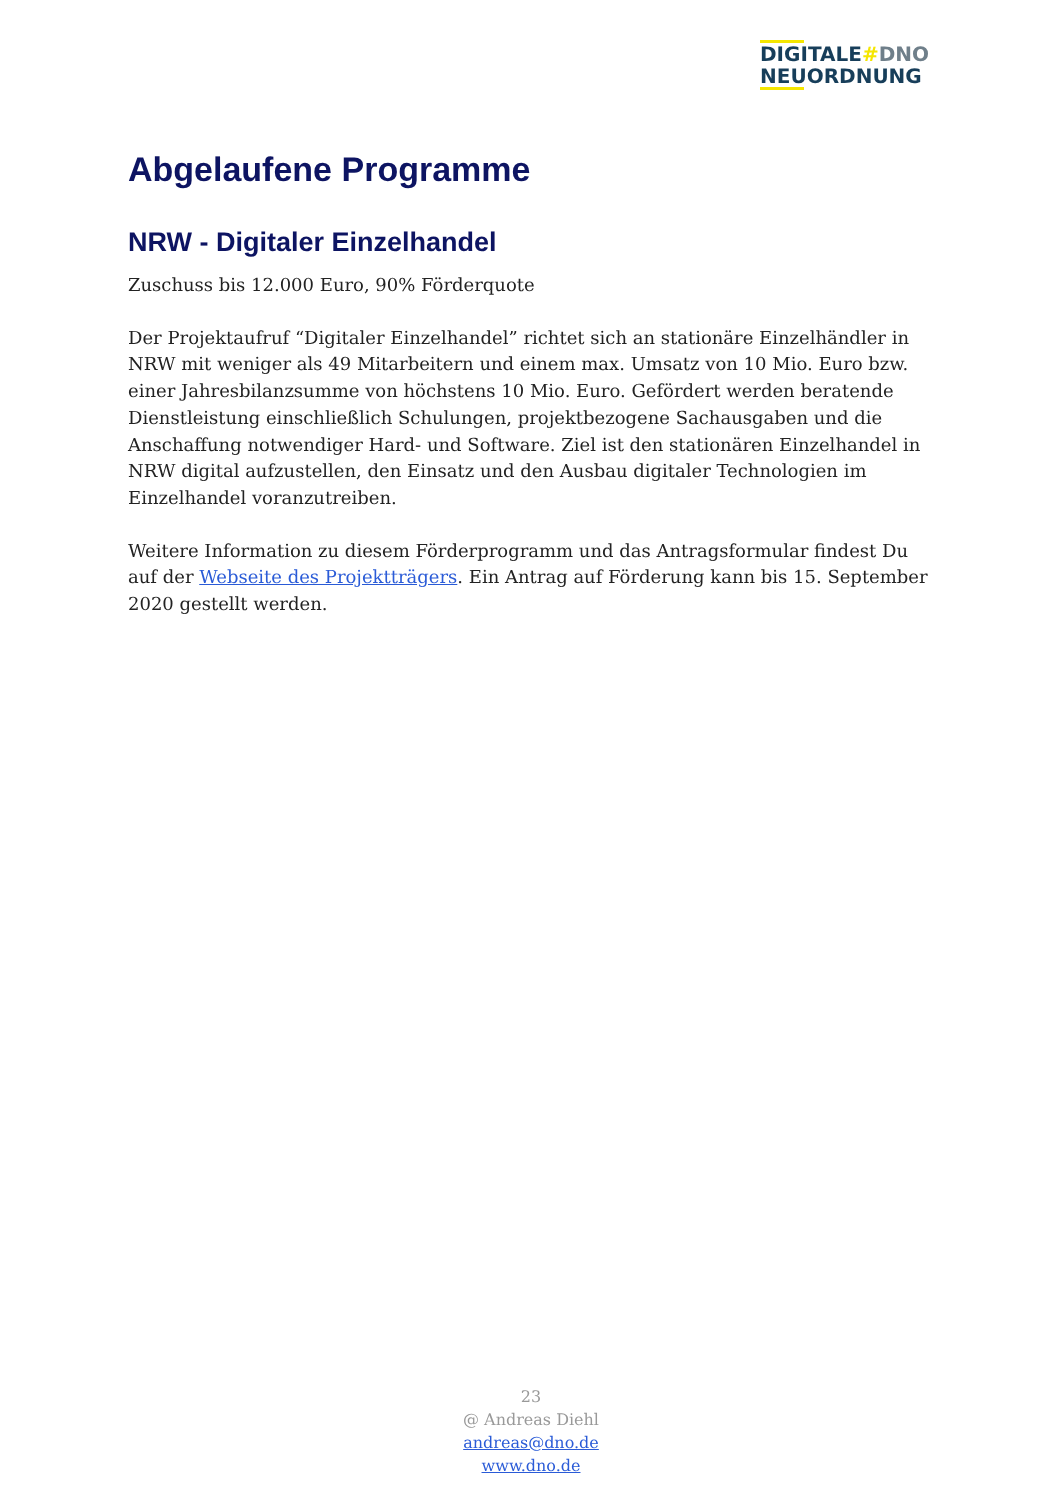DIGITALE#DNO
NEUORDNUNG
Abgelaufene Programme
NRW - Digitaler Einzelhandel
Zuschuss bis 12.000 Euro, 90% Förderquote
Der Projektaufruf “Digitaler Einzelhandel” richtet sich an stationäre Einzelhändler in NRW mit weniger als 49 Mitarbeitern und einem max. Umsatz von 10 Mio. Euro bzw. einer Jahresbilanzsumme von höchstens 10 Mio. Euro. Gefördert werden beratende Dienstleistung einschließlich Schulungen, projektbezogene Sachausgaben und die Anschaffung notwendiger Hard- und Software. Ziel ist den stationären Einzelhandel in NRW digital aufzustellen, den Einsatz und den Ausbau digitaler Technologien im Einzelhandel voranzutreiben.
Weitere Information zu diesem Förderprogramm und das Antragsformular findest Du auf der Webseite des Projektträgers. Ein Antrag auf Förderung kann bis 15. September 2020 gestellt werden.
23
@ Andreas Diehl
andreas@dno.de
www.dno.de